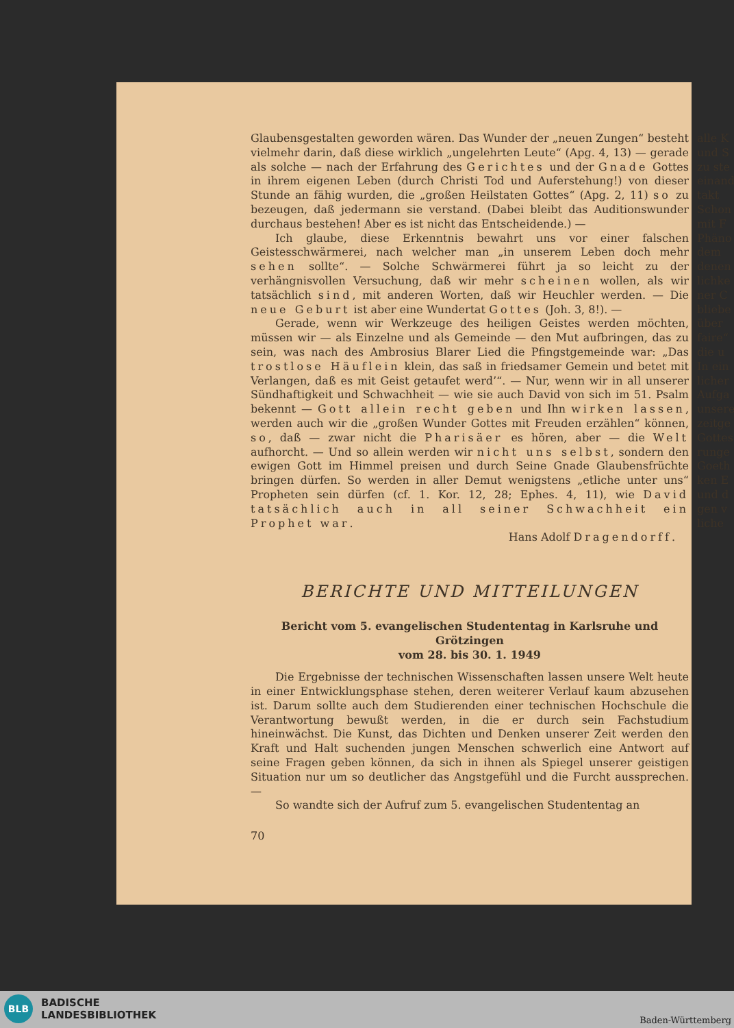Glaubensgestalten geworden wären. Das Wunder der „neuen Zungen“ besteht vielmehr darin, daß diese wirklich „ungelehrten Leute“ (Apg. 4, 13) — gerade als solche — nach der Erfahrung des Gerichtes und der Gnade Gottes in ihrem eigenen Leben (durch Christi Tod und Auferstehung!) von dieser Stunde an fähig wurden, die „großen Heilstaten Gottes“ (Apg. 2, 11) so zu bezeugen, daß jedermann sie verstand. (Dabei bleibt das Auditionswunder durchaus bestehen! Aber es ist nicht das Entscheidende.) —
Ich glaube, diese Erkenntnis bewahrt uns vor einer falschen Geistesschwärmerei, nach welcher man „in unserem Leben doch mehr sehen sollte“. — Solche Schwärmerei führt ja so leicht zu der verhängnisvollen Versuchung, daß wir mehr scheinen wollen, als wir tatsächlich sind, mit anderen Worten, daß wir Heuchler werden. — Die neue Geburt ist aber eine Wundertat Gottes (Joh. 3, 8!). —
Gerade, wenn wir Werkzeuge des heiligen Geistes werden möchten, müssen wir — als Einzelne und als Gemeinde — den Mut aufbringen, das zu sein, was nach des Ambrosius Blarer Lied die Pfingstgemeinde war: „Das trostlose Häuflein klein, das saß in friedsamer Gemein und betet mit Verlangen, daß es mit Geist getaufet werd’“. — Nur, wenn wir in all unserer Sündhaftigkeit und Schwachheit — wie sie auch David von sich im 51. Psalm bekennt — Gott allein recht geben und Ihn wirken lassen, werden auch wir die „großen Wunder Gottes mit Freuden erzählen“ können, so, daß — zwar nicht die Pharisäer es hören, aber — die Welt aufhorcht. — Und so allein werden wir nicht uns selbst, sondern den ewigen Gott im Himmel preisen und durch Seine Gnade Glaubensfrüchte bringen dürfen. So werden in aller Demut wenigstens „etliche unter uns“ Propheten sein dürfen (cf. 1. Kor. 12, 28; Ephes. 4, 11), wie David tatsächlich auch in all seiner Schwachheit ein Prophet war.
Hans Adolf Dragendorff.
BERICHTE UND MITTEILUNGEN
Bericht vom 5. evangelischen Studententag in Karlsruhe und Grötzingen
vom 28. bis 30. 1. 1949
Die Ergebnisse der technischen Wissenschaften lassen unsere Welt heute in einer Entwicklungsphase stehen, deren weiterer Verlauf kaum abzusehen ist. Darum sollte auch dem Studierenden einer technischen Hochschule die Verantwortung bewußt werden, in die er durch sein Fachstudium hineinwächst. Die Kunst, das Dichten und Denken unserer Zeit werden den Kraft und Halt suchenden jungen Menschen schwerlich eine Antwort auf seine Fragen geben können, da sich in ihnen als Spiegel unserer geistigen Situation nur um so deutlicher das Angstgefühl und die Furcht aussprechen. —
So wandte sich der Aufruf zum 5. evangelischen Studententag an
70
alle K
und S
zu ste
einand
takt
Schon
mit F
Phäno
dem
denen
lichke
ner C
bliebe
über
faire“
die u
In ein
licher
Aufga
unsere
zeitge
Gottes
runge
Goeth
ken E
und d
gen v
liche
BLB
BADISCHE
LANDESBIBLIOTHEK
Baden-Württemberg